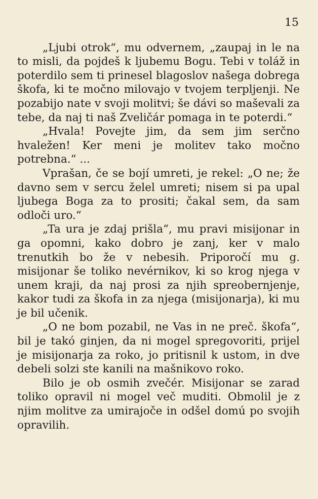15
„Ljubi otrok“, mu odvernem, „zaupaj in le na to misli, da pojdeš k ljubemu Bogu. Tebi v toláž in poterdilo sem ti prinesel blagoslov našega dobrega škofa, ki te močno milovajo v tvojem terpljenji. Ne pozabijo nate v svoji molitvi; še dávi so maševali za tebe, da naj ti naš Zveličár pomaga in te poterdi.“
„Hvala! Povejte jim, da sem jim serčno hvaležen! Ker meni je molitev tako močno potrebna.“ ...
Vprašan, če se bojí umreti, je rekel: „O ne; že davno sem v sercu želel umreti; nisem si pa upal ljubega Boga za to prositi; čakal sem, da sam odloči uro.“
„Ta ura je zdaj prišla“, mu pravi misijonar in ga opomni, kako dobro je zanj, ker v malo trenutkih bo že v nebesih. Priporočí mu g. misijonar še toliko nevérnikov, ki so krog njega v unem kraji, da naj prosi za njih spreobernjenje, kakor tudi za škofa in za njega (misijonarja), ki mu je bil učenik.
„O ne bom pozabil, ne Vas in ne preč. škofa“, bil je takó ginjen, da ni mogel spregovoriti, prijel je misijonarja za roko, jo pritisnil k ustom, in dve debeli solzi ste kanili na mašnikovo roko.
Bilo je ob osmih zvečér. Misijonar se zarad toliko opravil ni mogel več muditi. Obmolil je z njim molitve za umirajoče in odšel domú po svojih opravilih.